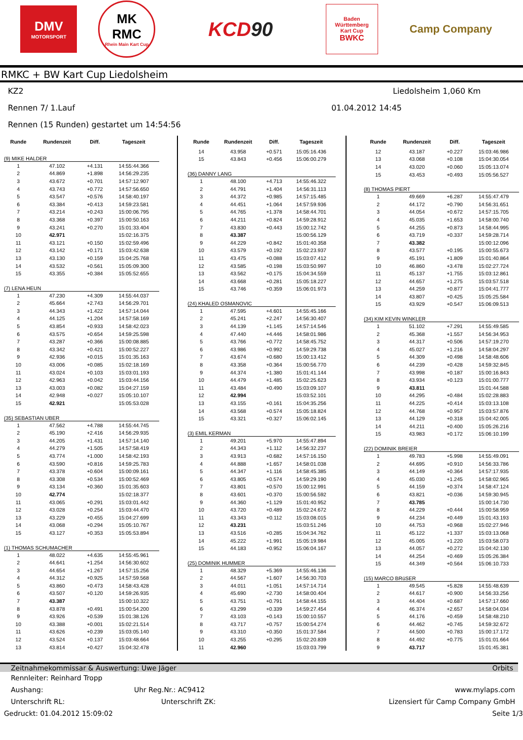DMV
MOTORSPORT
MK
RMC
Rhein Main Kart Cup
KCD 90
Baden
Württemberg
Kart Cup
BWKC
Camp Company
RMKC + BW Kart Cup Liedolsheim
KZ2 Liedolsheim 1,060 Km
Rennen 7/ 1.Lauf 01.04.2012 14:45
Rennen (15 Runden) gestartet um 14:54:56
| Runde | Rundenzeit | Diff. | Tageszeit |
| --- | --- | --- | --- |
| (9) MIKE HALDER | | | |
| 1 | 47.102 | +4.131 | 14:55:44.366 |
| 2 | 44.869 | +1.898 | 14:56:29.235 |
| 3 | 43.672 | +0.701 | 14:57:12.907 |
| 4 | 43.743 | +0.772 | 14:57:56.650 |
| 5 | 43.547 | +0.576 | 14:58:40.197 |
| 6 | 43.384 | +0.413 | 14:59:23.581 |
| 7 | 43.214 | +0.243 | 15:00:06.795 |
| 8 | 43.368 | +0.397 | 15:00:50.163 |
| 9 | 43.241 | +0.270 | 15:01:33.404 |
| 10 | 42.971 | | 15:02:16.375 |
| 11 | 43.121 | +0.150 | 15:02:59.496 |
| 12 | 43.142 | +0.171 | 15:03:42.638 |
| 13 | 43.130 | +0.159 | 15:04:25.768 |
| 14 | 43.532 | +0.561 | 15:05:09.300 |
| 15 | 43.355 | +0.384 | 15:05:52.655 |
| (7) LENA HEUN | | | |
| 1 | 47.230 | +4.309 | 14:55:44.037 |
| 2 | 45.664 | +2.743 | 14:56:29.701 |
| 3 | 44.343 | +1.422 | 14:57:14.044 |
| 4 | 44.125 | +1.204 | 14:57:58.169 |
| 5 | 43.854 | +0.933 | 14:58:42.023 |
| 6 | 43.575 | +0.654 | 14:59:25.598 |
| 7 | 43.287 | +0.366 | 15:00:08.885 |
| 8 | 43.342 | +0.421 | 15:00:52.227 |
| 9 | 42.936 | +0.015 | 15:01:35.163 |
| 10 | 43.006 | +0.085 | 15:02:18.169 |
| 11 | 43.024 | +0.103 | 15:03:01.193 |
| 12 | 42.963 | +0.042 | 15:03:44.156 |
| 13 | 43.003 | +0.082 | 15:04:27.159 |
| 14 | 42.948 | +0.027 | 15:05:10.107 |
| 15 | 42.921 | | 15:05:53.028 |
| (35) SEBASTIAN UBER | | | |
| 1 | 47.562 | +4.788 | 14:55:44.745 |
| 2 | 45.190 | +2.416 | 14:56:29.935 |
| 3 | 44.205 | +1.431 | 14:57:14.140 |
| 4 | 44.279 | +1.505 | 14:57:58.419 |
| 5 | 43.774 | +1.000 | 14:58:42.193 |
| 6 | 43.590 | +0.816 | 14:59:25.783 |
| 7 | 43.378 | +0.604 | 15:00:09.161 |
| 8 | 43.308 | +0.534 | 15:00:52.469 |
| 9 | 43.134 | +0.360 | 15:01:35.603 |
| 10 | 42.774 | | 15:02:18.377 |
| 11 | 43.065 | +0.291 | 15:03:01.442 |
| 12 | 43.028 | +0.254 | 15:03:44.470 |
| 13 | 43.229 | +0.455 | 15:04:27.699 |
| 14 | 43.068 | +0.294 | 15:05:10.767 |
| 15 | 43.127 | +0.353 | 15:05:53.894 |
| (1) THOMAS SCHUMACHER | | | |
| 1 | 48.022 | +4.635 | 14:55:45.961 |
| 2 | 44.641 | +1.254 | 14:56:30.602 |
| 3 | 44.654 | +1.267 | 14:57:15.256 |
| 4 | 44.312 | +0.925 | 14:57:59.568 |
| 5 | 43.860 | +0.473 | 14:58:43.428 |
| 6 | 43.507 | +0.120 | 14:59:26.935 |
| 7 | 43.387 | | 15:00:10.322 |
| 8 | 43.878 | +0.491 | 15:00:54.200 |
| 9 | 43.926 | +0.539 | 15:01:38.126 |
| 10 | 43.388 | +0.001 | 15:02:21.514 |
| 11 | 43.626 | +0.239 | 15:03:05.140 |
| 12 | 43.524 | +0.137 | 15:03:48.664 |
| 13 | 43.814 | +0.427 | 15:04:32.478 |
| Runde | Rundenzeit | Diff. | Tageszeit |
| --- | --- | --- | --- |
| 14 | 43.958 | +0.571 | 15:05:16.436 |
| 15 | 43.843 | +0.456 | 15:06:00.279 |
| (36) DANNY LANG | | | |
| 1 | 48.100 | +4.713 | 14:55:46.322 |
| 2 | 44.791 | +1.404 | 14:56:31.113 |
| 3 | 44.372 | +0.985 | 14:57:15.485 |
| 4 | 44.451 | +1.064 | 14:57:59.936 |
| 5 | 44.765 | +1.378 | 14:58:44.701 |
| 6 | 44.211 | +0.824 | 14:59:28.912 |
| 7 | 43.830 | +0.443 | 15:00:12.742 |
| 8 | 43.387 | | 15:00:56.129 |
| 9 | 44.229 | +0.842 | 15:01:40.358 |
| 10 | 43.579 | +0.192 | 15:02:23.937 |
| 11 | 43.475 | +0.088 | 15:03:07.412 |
| 12 | 43.585 | +0.198 | 15:03:50.997 |
| 13 | 43.562 | +0.175 | 15:04:34.559 |
| 14 | 43.668 | +0.281 | 15:05:18.227 |
| 15 | 43.746 | +0.359 | 15:06:01.973 |
| (24) KHALED OSMANOVIC | | | |
| 1 | 47.595 | +4.601 | 14:55:45.166 |
| 2 | 45.241 | +2.247 | 14:56:30.407 |
| 3 | 44.139 | +1.145 | 14:57:14.546 |
| 4 | 47.440 | +4.446 | 14:58:01.986 |
| 5 | 43.766 | +0.772 | 14:58:45.752 |
| 6 | 43.986 | +0.992 | 14:59:29.738 |
| 7 | 43.674 | +0.680 | 15:00:13.412 |
| 8 | 43.358 | +0.364 | 15:00:56.770 |
| 9 | 44.374 | +1.380 | 15:01:41.144 |
| 10 | 44.479 | +1.485 | 15:02:25.623 |
| 11 | 43.484 | +0.490 | 15:03:09.107 |
| 12 | 42.994 | | 15:03:52.101 |
| 13 | 43.155 | +0.161 | 15:04:35.256 |
| 14 | 43.568 | +0.574 | 15:05:18.824 |
| 15 | 43.321 | +0.327 | 15:06:02.145 |
| (3) EMIL KERMAN | | | |
| 1 | 49.201 | +5.970 | 14:55:47.894 |
| 2 | 44.343 | +1.112 | 14:56:32.237 |
| 3 | 43.913 | +0.682 | 14:57:16.150 |
| 4 | 44.888 | +1.657 | 14:58:01.038 |
| 5 | 44.347 | +1.116 | 14:58:45.385 |
| 6 | 43.805 | +0.574 | 14:59:29.190 |
| 7 | 43.801 | +0.570 | 15:00:12.991 |
| 8 | 43.601 | +0.370 | 15:00:56.592 |
| 9 | 44.360 | +1.129 | 15:01:40.952 |
| 10 | 43.720 | +0.489 | 15:02:24.672 |
| 11 | 43.343 | +0.112 | 15:03:08.015 |
| 12 | 43.231 | | 15:03:51.246 |
| 13 | 43.516 | +0.285 | 15:04:34.762 |
| 14 | 45.222 | +1.991 | 15:05:19.984 |
| 15 | 44.183 | +0.952 | 15:06:04.167 |
| (25) DOMINIK HUMMER | | | |
| 1 | 48.329 | +5.369 | 14:55:46.136 |
| 2 | 44.567 | +1.607 | 14:56:30.703 |
| 3 | 44.011 | +1.051 | 14:57:14.714 |
| 4 | 45.690 | +2.730 | 14:58:00.404 |
| 5 | 43.751 | +0.791 | 14:58:44.155 |
| 6 | 43.299 | +0.339 | 14:59:27.454 |
| 7 | 43.103 | +0.143 | 15:00:10.557 |
| 8 | 43.717 | +0.757 | 15:00:54.274 |
| 9 | 43.310 | +0.350 | 15:01:37.584 |
| 10 | 43.255 | +0.295 | 15:02:20.839 |
| 11 | 42.960 | | 15:03:03.799 |
| Runde | Rundenzeit | Diff. | Tageszeit |
| --- | --- | --- | --- |
| 12 | 43.187 | +0.227 | 15:03:46.986 |
| 13 | 43.068 | +0.108 | 15:04:30.054 |
| 14 | 43.020 | +0.060 | 15:05:13.074 |
| 15 | 43.453 | +0.493 | 15:05:56.527 |
| (8) THOMAS PIERT | | | |
| 1 | 49.669 | +6.287 | 14:55:47.479 |
| 2 | 44.172 | +0.790 | 14:56:31.651 |
| 3 | 44.054 | +0.672 | 14:57:15.705 |
| 4 | 45.035 | +1.653 | 14:58:00.740 |
| 5 | 44.255 | +0.873 | 14:58:44.995 |
| 6 | 43.719 | +0.337 | 14:59:28.714 |
| 7 | 43.382 | | 15:00:12.096 |
| 8 | 43.577 | +0.195 | 15:00:55.673 |
| 9 | 45.191 | +1.809 | 15:01:40.864 |
| 10 | 46.860 | +3.478 | 15:02:27.724 |
| 11 | 45.137 | +1.755 | 15:03:12.861 |
| 12 | 44.657 | +1.275 | 15:03:57.518 |
| 13 | 44.259 | +0.877 | 15:04:41.777 |
| 14 | 43.807 | +0.425 | 15:05:25.584 |
| 15 | 43.929 | +0.547 | 15:06:09.513 |
| (34) KIM KEVIN WINKLER | | | |
| 1 | 51.102 | +7.291 | 14:55:49.585 |
| 2 | 45.368 | +1.557 | 14:56:34.953 |
| 3 | 44.317 | +0.506 | 14:57:19.270 |
| 4 | 45.027 | +1.216 | 14:58:04.297 |
| 5 | 44.309 | +0.498 | 14:58:48.606 |
| 6 | 44.239 | +0.428 | 14:59:32.845 |
| 7 | 43.998 | +0.187 | 15:00:16.843 |
| 8 | 43.934 | +0.123 | 15:01:00.777 |
| 9 | 43.811 | | 15:01:44.588 |
| 10 | 44.295 | +0.484 | 15:02:28.883 |
| 11 | 44.225 | +0.414 | 15:03:13.108 |
| 12 | 44.768 | +0.957 | 15:03:57.876 |
| 13 | 44.129 | +0.318 | 15:04:42.005 |
| 14 | 44.211 | +0.400 | 15:05:26.216 |
| 15 | 43.983 | +0.172 | 15:06:10.199 |
| (22) DOMINIK BREIER | | | |
| 1 | 49.783 | +5.998 | 14:55:49.091 |
| 2 | 44.695 | +0.910 | 14:56:33.786 |
| 3 | 44.149 | +0.364 | 14:57:17.935 |
| 4 | 45.030 | +1.245 | 14:58:02.965 |
| 5 | 44.159 | +0.374 | 14:58:47.124 |
| 6 | 43.821 | +0.036 | 14:59:30.945 |
| 7 | 43.785 | | 15:00:14.730 |
| 8 | 44.229 | +0.444 | 15:00:58.959 |
| 9 | 44.234 | +0.449 | 15:01:43.193 |
| 10 | 44.753 | +0.968 | 15:02:27.946 |
| 11 | 45.122 | +1.337 | 15:03:13.068 |
| 12 | 45.005 | +1.220 | 15:03:58.073 |
| 13 | 44.057 | +0.272 | 15:04:42.130 |
| 14 | 44.254 | +0.469 | 15:05:26.384 |
| 15 | 44.349 | +0.564 | 15:06:10.733 |
| (15) MARCO BRüSER | | | |
| 1 | 49.545 | +5.828 | 14:55:48.639 |
| 2 | 44.617 | +0.900 | 14:56:33.256 |
| 3 | 44.404 | +0.687 | 14:57:17.660 |
| 4 | 46.374 | +2.657 | 14:58:04.034 |
| 5 | 44.176 | +0.459 | 14:58:48.210 |
| 6 | 44.462 | +0.745 | 14:59:32.672 |
| 7 | 44.500 | +0.783 | 15:00:17.172 |
| 8 | 44.492 | +0.775 | 15:01:01.664 |
| 9 | 43.717 | | 15:01:45.381 |
Zeitnahmekommissar & Auswertung: Uwe Jäger Orbits
Rennleiter: Reinhard Tropp
Aushang: Uhr Reg.Nr.: AC9412 www.mylaps.com
Unterschrift RL: Unterschrift ZK: Lizensiert für Camp Company GmbH
Gedruckt: 01.04.2012 15:09:02 Seite 1/3